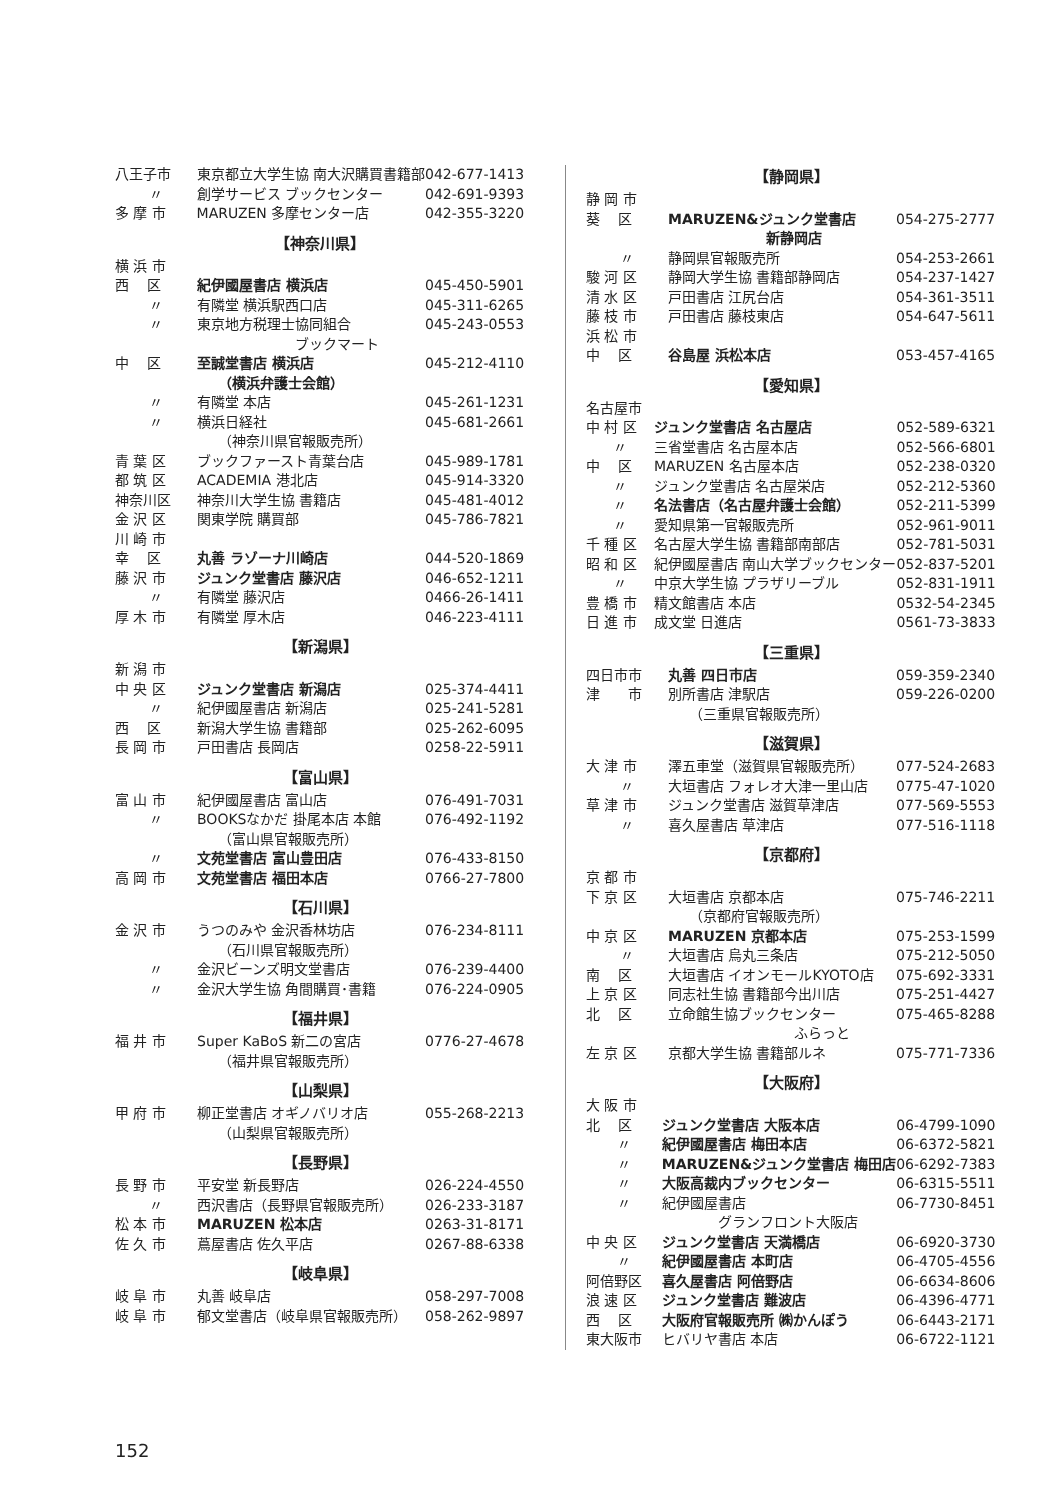| 八王子市 | 東京都立大学生協 南大沢購買書籍部 | 042-677-1413 |
| 〃 | 創学サービス ブックセンター | 042-691-9393 |
| 多 摩 市 | MARUZEN 多摩センター店 | 042-355-3220 |
【神奈川県】
| 横 浜 市 | | |
| 西 区 | 紀伊國屋書店 横浜店 | 045-450-5901 |
| 〃 | 有隣堂 横浜駅西口店 | 045-311-6265 |
| 〃 | 東京地方税理士協同組合 ブックマート | 045-243-0553 |
| 中 区 | 至誠堂書店 横浜店 （横浜弁護士会館） | 045-212-4110 |
| 〃 | 有隣堂 本店 | 045-261-1231 |
| 〃 | 横浜日経社 （神奈川県官報販売所） | 045-681-2661 |
| 青 葉 区 | ブックファースト青葉台店 | 045-989-1781 |
| 都 筑 区 | ACADEMIA 港北店 | 045-914-3320 |
| 神奈川区 | 神奈川大学生協 書籍店 | 045-481-4012 |
| 金 沢 区 | 関東学院 購買部 | 045-786-7821 |
| 川 崎 市 | | |
| 幸 区 | 丸善 ラゾーナ川崎店 | 044-520-1869 |
| 藤 沢 市 | ジュンク堂書店 藤沢店 | 046-652-1211 |
| 〃 | 有隣堂 藤沢店 | 0466-26-1411 |
| 厚 木 市 | 有隣堂 厚木店 | 046-223-4111 |
【新潟県】
| 新 潟 市 | | |
| 中 央 区 | ジュンク堂書店 新潟店 | 025-374-4411 |
| 〃 | 紀伊國屋書店 新潟店 | 025-241-5281 |
| 西 区 | 新潟大学生協 書籍部 | 025-262-6095 |
| 長 岡 市 | 戸田書店 長岡店 | 0258-22-5911 |
【富山県】
| 富 山 市 | 紀伊國屋書店 富山店 | 076-491-7031 |
| 〃 | BOOKSなかだ 掛尾本店 本館 （富山県官報販売所） | 076-492-1192 |
| 〃 | 文苑堂書店 富山豊田店 | 076-433-8150 |
| 高 岡 市 | 文苑堂書店 福田本店 | 0766-27-7800 |
【石川県】
| 金 沢 市 | うつのみや 金沢香林坊店 （石川県官報販売所） | 076-234-8111 |
| 〃 | 金沢ビーンズ明文堂書店 | 076-239-4400 |
| 〃 | 金沢大学生協 角間購買･書籍 | 076-224-0905 |
【福井県】
| 福 井 市 | Super KaBoS 新二の宮店 （福井県官報販売所） | 0776-27-4678 |
【山梨県】
| 甲 府 市 | 柳正堂書店 オギノバリオ店 （山梨県官報販売所） | 055-268-2213 |
【長野県】
| 長 野 市 | 平安堂 新長野店 | 026-224-4550 |
| 〃 | 西沢書店（長野県官報販売所） | 026-233-3187 |
| 松 本 市 | MARUZEN 松本店 | 0263-31-8171 |
| 佐 久 市 | 蔦屋書店 佐久平店 | 0267-88-6338 |
【岐阜県】
| 岐 阜 市 | 丸善 岐阜店 | 058-297-7008 |
| 岐 阜 市 | 郁文堂書店（岐阜県官報販売所） | 058-262-9897 |
【静岡県】
| 静 岡 市 | | |
| 葵 区 | MARUZEN&ジュンク堂書店 新静岡店 | 054-275-2777 |
| 〃 | 静岡県官報販売所 | 054-253-2661 |
| 駿 河 区 | 静岡大学生協 書籍部静岡店 | 054-237-1427 |
| 清 水 区 | 戸田書店 江尻台店 | 054-361-3511 |
| 藤 枝 市 | 戸田書店 藤枝東店 | 054-647-5611 |
| 浜 松 市 | | |
| 中 区 | 谷島屋 浜松本店 | 053-457-4165 |
【愛知県】
| 名古屋市 | | |
| 中 村 区 | ジュンク堂書店 名古屋店 | 052-589-6321 |
| 〃 | 三省堂書店 名古屋本店 | 052-566-6801 |
| 中 区 | MARUZEN 名古屋本店 | 052-238-0320 |
| 〃 | ジュンク堂書店 名古屋栄店 | 052-212-5360 |
| 〃 | 名法書店（名古屋弁護士会館） | 052-211-5399 |
| 〃 | 愛知県第一官報販売所 | 052-961-9011 |
| 千 種 区 | 名古屋大学生協 書籍部南部店 | 052-781-5031 |
| 昭 和 区 | 紀伊國屋書店 南山大学ブックセンター | 052-837-5201 |
| 〃 | 中京大学生協 プラザリーブル | 052-831-1911 |
| 豊 橋 市 | 精文館書店 本店 | 0532-54-2345 |
| 日 進 市 | 成文堂 日進店 | 0561-73-3833 |
【三重県】
| 四日市市 | 丸善 四日市店 | 059-359-2340 |
| 津 市 | 別所書店 津駅店 （三重県官報販売所） | 059-226-0200 |
【滋賀県】
| 大 津 市 | 澤五車堂（滋賀県官報販売所） | 077-524-2683 |
| 〃 | 大垣書店 フォレオ大津一里山店 | 0775-47-1020 |
| 草 津 市 | ジュンク堂書店 滋賀草津店 | 077-569-5553 |
| 〃 | 喜久屋書店 草津店 | 077-516-1118 |
【京都府】
| 京 都 市 | | |
| 下 京 区 | 大垣書店 京都本店 （京都府官報販売所） | 075-746-2211 |
| 中 京 区 | MARUZEN 京都本店 | 075-253-1599 |
| 〃 | 大垣書店 烏丸三条店 | 075-212-5050 |
| 南 区 | 大垣書店 イオンモールKYOTO店 | 075-692-3331 |
| 上 京 区 | 同志社生協 書籍部今出川店 | 075-251-4427 |
| 北 区 | 立命館生協ブックセンター ふらっと | 075-465-8288 |
| 左 京 区 | 京都大学生協 書籍部ルネ | 075-771-7336 |
【大阪府】
| 大 阪 市 | | |
| 北 区 | ジュンク堂書店 大阪本店 | 06-4799-1090 |
| 〃 | 紀伊國屋書店 梅田本店 | 06-6372-5821 |
| 〃 | MARUZEN&ジュンク堂書店 梅田店 | 06-6292-7383 |
| 〃 | 大阪高裁内ブックセンター | 06-6315-5511 |
| 〃 | 紀伊國屋書店 グランフロント大阪店 | 06-7730-8451 |
| 中 央 区 | ジュンク堂書店 天満橋店 | 06-6920-3730 |
| 〃 | 紀伊國屋書店 本町店 | 06-4705-4556 |
| 阿倍野区 | 喜久屋書店 阿倍野店 | 06-6634-8606 |
| 浪 速 区 | ジュンク堂書店 難波店 | 06-4396-4771 |
| 西 区 | 大阪府官報販売所 ㈱かんぽう | 06-6443-2171 |
| 東大阪市 | ヒバリヤ書店 本店 | 06-6722-1121 |
152